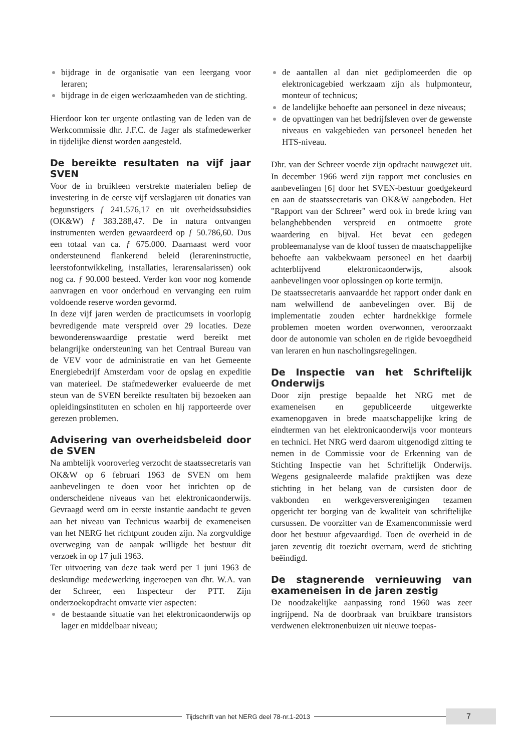bijdrage in de organisatie van een leergang voor leraren;
bijdrage in de eigen werkzaamheden van de stichting.
Hierdoor kon ter urgente ontlasting van de leden van de Werkcommissie dhr. J.F.C. de Jager als stafmedewerker in tijdelijke dienst worden aangesteld.
De bereikte resultaten na vijf jaar SVEN
Voor de in bruikleen verstrekte materialen beliep de investering in de eerste vijf verslagjaren uit donaties van begunstigers ƒ 241.576,17 en uit overheidssubsidies (OK&W) ƒ 383.288,47. De in natura ontvangen instrumenten werden gewaardeerd op ƒ 50.786,60. Dus een totaal van ca. ƒ 675.000. Daarnaast werd voor ondersteunend flankerend beleid (lerareninstructie, leerstofontwikkeling, installaties, lerarensalarissen) ook nog ca. ƒ 90.000 besteed. Verder kon voor nog komende aanvragen en voor onderhoud en vervanging een ruim voldoende reserve worden gevormd.
In deze vijf jaren werden de practicumsets in voorlopig bevredigende mate verspreid over 29 locaties. Deze bewonderenswaardige prestatie werd bereikt met belangrijke ondersteuning van het Centraal Bureau van de VEV voor de administratie en van het Gemeente Energiebedrijf Amsterdam voor de opslag en expeditie van materieel. De stafmedewerker evalueerde de met steun van de SVEN bereikte resultaten bij bezoeken aan opleidingsinstituten en scholen en hij rapporteerde over gerezen problemen.
Advisering van overheidsbeleid door de SVEN
Na ambtelijk vooroverleg verzocht de staatssecretaris van OK&W op 6 februari 1963 de SVEN om hem aanbevelingen te doen voor het inrichten op de onderscheidene niveaus van het elektronicaonderwijs. Gevraagd werd om in eerste instantie aandacht te geven aan het niveau van Technicus waarbij de exameneisen van het NERG het richtpunt zouden zijn. Na zorgvuldige overweging van de aanpak willigde het bestuur dit verzoek in op 17 juli 1963.
Ter uitvoering van deze taak werd per 1 juni 1963 de deskundige medewerking ingeroepen van dhr. W.A. van der Schreer, een Inspecteur der PTT. Zijn onderzoekopdracht omvatte vier aspecten:
de bestaande situatie van het elektronicaonderwijs op lager en middelbaar niveau;
de aantallen al dan niet gediplomeerden die op elektronicagebied werkzaam zijn als hulpmonteur, monteur of technicus;
de landelijke behoefte aan personeel in deze niveaus;
de opvattingen van het bedrijfsleven over de gewenste niveaus en vakgebieden van personeel beneden het HTS-niveau.
Dhr. van der Schreer voerde zijn opdracht nauwgezet uit. In december 1966 werd zijn rapport met conclusies en aanbevelingen [6] door het SVEN-bestuur goedgekeurd en aan de staatssecretaris van OK&W aangeboden. Het "Rapport van der Schreer" werd ook in brede kring van belanghebbenden verspreid en ontmoette grote waardering en bijval. Het bevat een gedegen probleemanalyse van de kloof tussen de maatschappelijke behoefte aan vakbekwaam personeel en het daarbij achterblijvend elektronicaonderwijs, alsook aanbevelingen voor oplossingen op korte termijn.
De staatssecretaris aanvaardde het rapport onder dank en nam welwillend de aanbevelingen over. Bij de implementatie zouden echter hardnekkige formele problemen moeten worden overwonnen, veroorzaakt door de autonomie van scholen en de rigide bevoegdheid van leraren en hun nascholingsregelingen.
De Inspectie van het Schriftelijk Onderwijs
Door zijn prestige bepaalde het NRG met de exameneisen en gepubliceerde uitgewerkte examenopgaven in brede maatschappelijke kring de eindtermen van het elektronicaonderwijs voor monteurs en technici. Het NRG werd daarom uitgenodigd zitting te nemen in de Commissie voor de Erkenning van de Stichting Inspectie van het Schriftelijk Onderwijs. Wegens gesignaleerde malafide praktijken was deze stichting in het belang van de cursisten door de vakbonden en werkgeversverenigingen tezamen opgericht ter borging van de kwaliteit van schriftelijke cursussen. De voorzitter van de Examencommissie werd door het bestuur afgevaardigd. Toen de overheid in de jaren zeventig dit toezicht overnam, werd de stichting beëindigd.
De stagnerende vernieuwing van exameneisen in de jaren zestig
De noodzakelijke aanpassing rond 1960 was zeer ingrijpend. Na de doorbraak van bruikbare transistors verdwenen elektronenbuizen uit nieuwe toepas-
Tijdschrift van het NERG deel 78-nr.1-2013
7